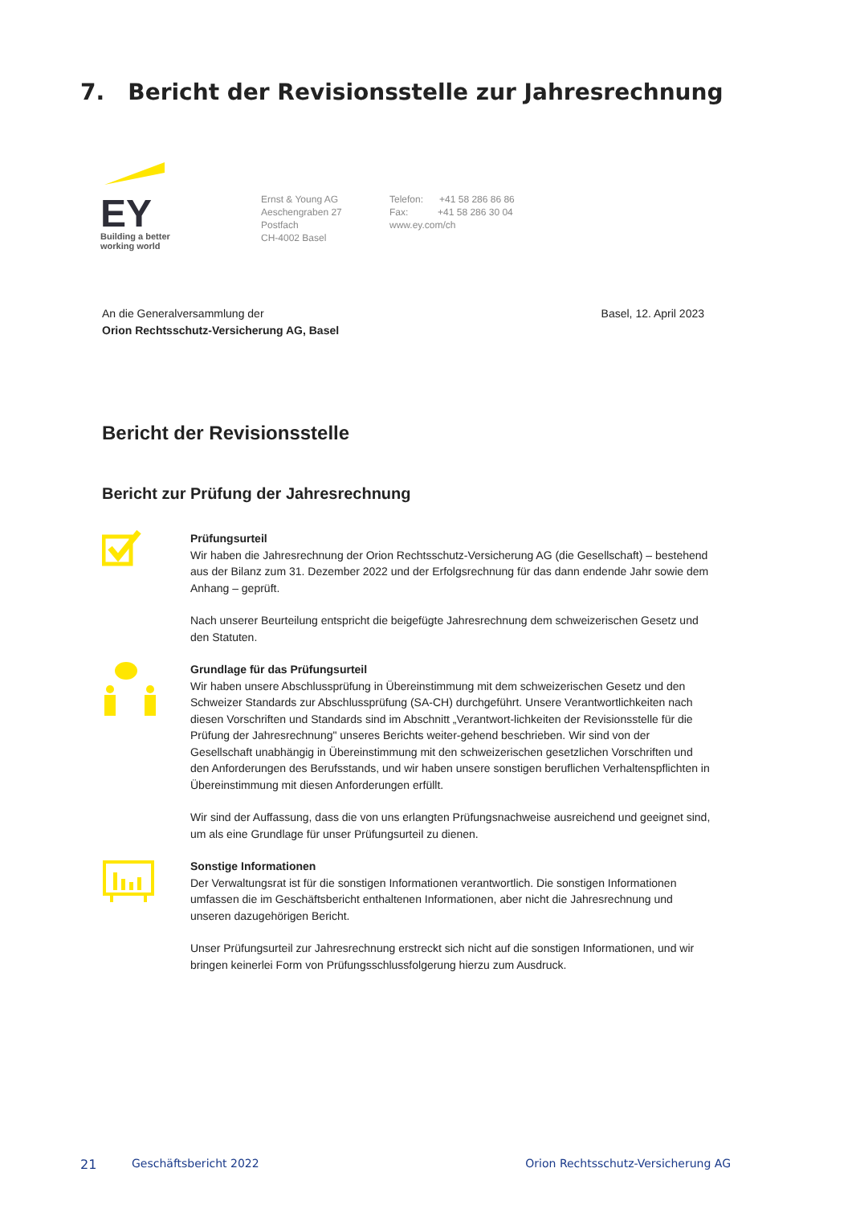7. Bericht der Revisionsstelle zur Jahresrechnung
EY
Building a better
working world
Ernst & Young AG
Aeschengraben 27
Postfach
CH-4002 Basel
Telefon: +41 58 286 86 86
Fax: +41 58 286 30 04
www.ey.com/ch
An die Generalversammlung der
Orion Rechtsschutz-Versicherung AG, Basel
Basel, 12. April 2023
Bericht der Revisionsstelle
Bericht zur Prüfung der Jahresrechnung
Prüfungsurteil
Wir haben die Jahresrechnung der Orion Rechtsschutz-Versicherung AG (die Gesellschaft) – bestehend aus der Bilanz zum 31. Dezember 2022 und der Erfolgsrechnung für das dann endende Jahr sowie dem Anhang – geprüft.
Nach unserer Beurteilung entspricht die beigefügte Jahresrechnung dem schweizerischen Gesetz und den Statuten.
Grundlage für das Prüfungsurteil
Wir haben unsere Abschlussprüfung in Übereinstimmung mit dem schweizerischen Gesetz und den Schweizer Standards zur Abschlussprüfung (SA-CH) durchgeführt. Unsere Verantwortlichkeiten nach diesen Vorschriften und Standards sind im Abschnitt „Verantwort-lichkeiten der Revisionsstelle für die Prüfung der Jahresrechnung" unseres Berichts weiter-gehend beschrieben. Wir sind von der Gesellschaft unabhängig in Übereinstimmung mit den schweizerischen gesetzlichen Vorschriften und den Anforderungen des Berufsstands, und wir haben unsere sonstigen beruflichen Verhaltenspflichten in Übereinstimmung mit diesen Anforderungen erfüllt.
Wir sind der Auffassung, dass die von uns erlangten Prüfungsnachweise ausreichend und geeignet sind, um als eine Grundlage für unser Prüfungsurteil zu dienen.
Sonstige Informationen
Der Verwaltungsrat ist für die sonstigen Informationen verantwortlich. Die sonstigen Informationen umfassen die im Geschäftsbericht enthaltenen Informationen, aber nicht die Jahresrechnung und unseren dazugehörigen Bericht.
Unser Prüfungsurteil zur Jahresrechnung erstreckt sich nicht auf die sonstigen Informationen, und wir bringen keinerlei Form von Prüfungsschlussfolgerung hierzu zum Ausdruck.
21 Geschäftsbericht 2022 Orion Rechtsschutz-Versicherung AG